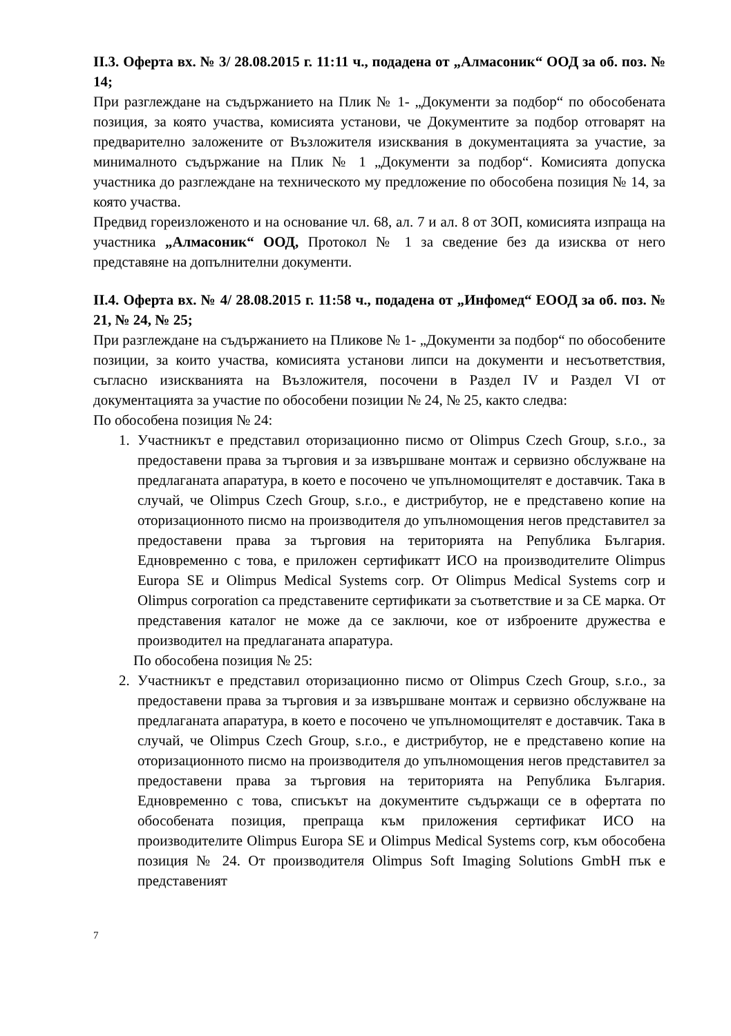II.3. Оферта вх. № 3/ 28.08.2015 г. 11:11 ч., подадена от „Алмасоник“ ООД за об. поз. № 14;
При разглеждане на съдържанието на Плик № 1- „Документи за подбор“ по обособената позиция, за която участва, комисията установи, че Документите за подбор отговарят на предварително заложените от Възложителя изисквания в документацията за участие, за минималното съдържание на Плик № 1 „Документи за подбор“. Комисията допуска участника до разглеждане на техническото му предложение по обособена позиция № 14, за която участва.
Предвид гореизложеното и на основание чл. 68, ал. 7 и ал. 8 от ЗОП, комисията изпраща на участника „Алмасоник“ ООД, Протокол № 1 за сведение без да изисква от него представяне на допълнителни документи.
II.4. Оферта вх. № 4/ 28.08.2015 г. 11:58 ч., подадена от „Инфомед“ ЕООД за об. поз. № 21, № 24, № 25;
При разглеждане на съдържанието на Пликове № 1- „Документи за подбор“ по обособените позиции, за които участва, комисията установи липси на документи и несъответствия, съгласно изискванията на Възложителя, посочени в Раздел IV и Раздел VI от документацията за участие по обособени позиции № 24, № 25, както следва:
По обособена позиция № 24:
1. Участникът е представил оторизационно писмо от Olimpus Czech Group, s.r.o., за предоставени права за търговия и за извършване монтаж и сервизно обслужване на предлаганата апаратура, в което е посочено че упълномощителят е доставчик. Така в случай, че Olimpus Czech Group, s.r.o., е дистрибутор, не е представено копие на оторизационното писмо на производителя до упълномощения негов представител за предоставени права за търговия на територията на Република България. Едновременно с това, е приложен сертификатт ИСО на производителите Olimpus Europa SE и Olimpus Medical Systems corp. От Olimpus Medical Systems corp и Olimpus corporation са представените сертификати за съответствие и за CE марка. От представения каталог не може да се заключи, кое от изброените дружества е производител на предлаганата апаратура.
По обособена позиция № 25:
2. Участникът е представил оторизационно писмо от Olimpus Czech Group, s.r.o., за предоставени права за търговия и за извършване монтаж и сервизно обслужване на предлаганата апаратура, в което е посочено че упълномощителят е доставчик. Така в случай, че Olimpus Czech Group, s.r.o., е дистрибутор, не е представено копие на оторизационното писмо на производителя до упълномощения негов представител за предоставени права за търговия на територията на Република България. Едновременно с това, списъкът на документите съдържащи се в офертата по обособената позиция, препраща към приложения сертификат ИСО на производителите Olimpus Europa SE и Olimpus Medical Systems corp, към обособена позиция № 24. От производителя Olimpus Soft Imaging Solutions GmbH пък е представеният
7